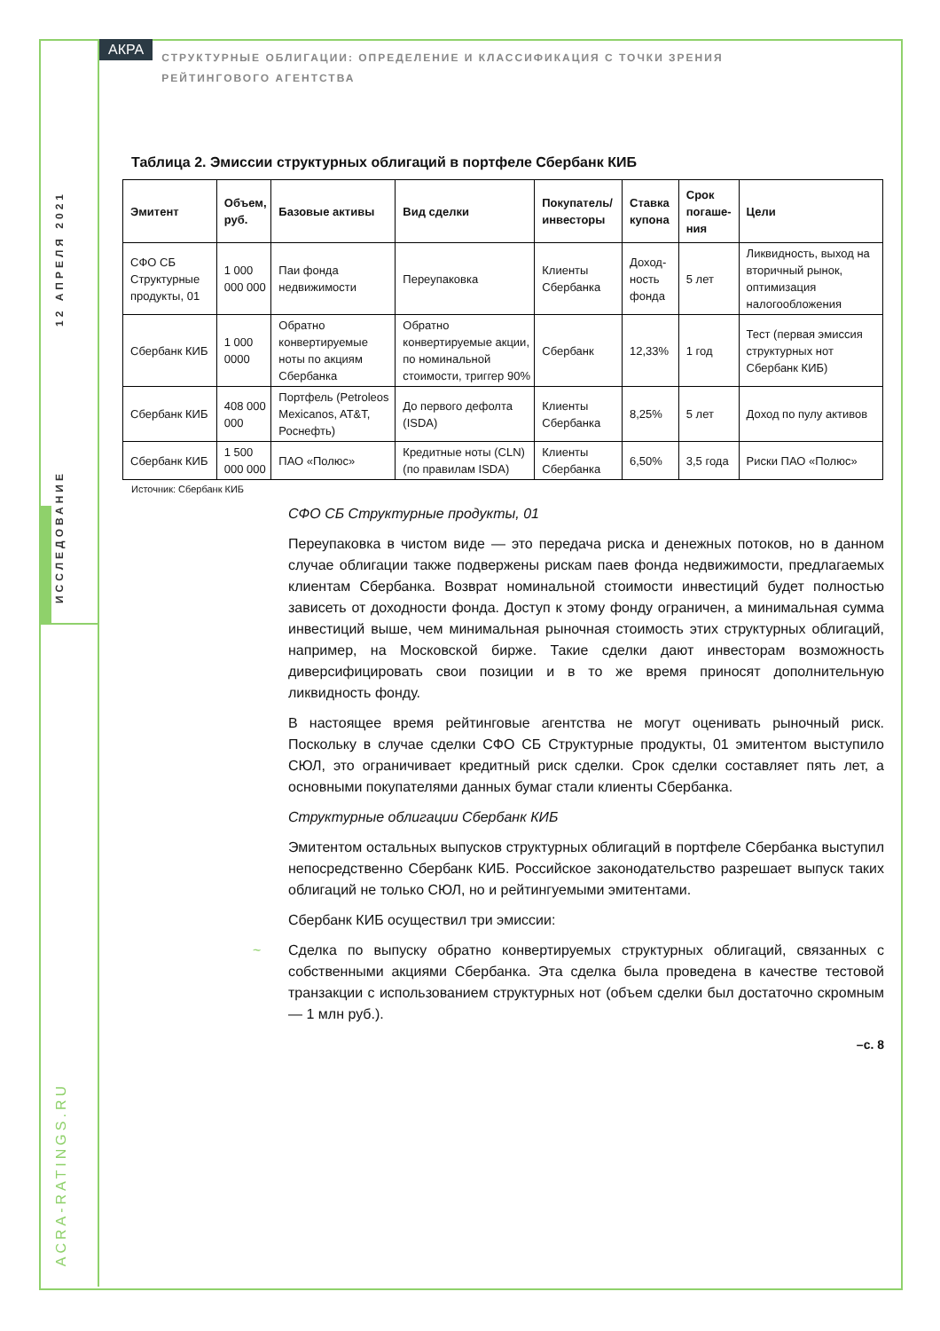12 АПРЕЛЯ 2021
ИССЛЕДОВАНИЕ
ACRA-RATINGS.RU
АКРА СТРУКТУРНЫЕ ОБЛИГАЦИИ: ОПРЕДЕЛЕНИЕ И КЛАССИФИКАЦИЯ С ТОЧКИ ЗРЕНИЯ РЕЙТИНГОВОГО АГЕНТСТВА
Таблица 2. Эмиссии структурных облигаций в портфеле Сбербанк КИБ
| Эмитент | Объем, руб. | Базовые активы | Вид сделки | Покупатель/ инвесторы | Ставка купона | Срок погаше-ния | Цели |
| --- | --- | --- | --- | --- | --- | --- | --- |
| СФО СБ Структурные продукты, 01 | 1 000 000 000 | Паи фонда недвижимости | Переупаковка | Клиенты Сбербанка | Доход-ность фонда | 5 лет | Ликвидность, выход на вторичный рынок, оптимизация налогообложения |
| Сбербанк КИБ | 1 000 0000 | Обратно конвертируемые ноты по акциям Сбербанка | Обратно конвертируемые акции, по номинальной стоимости, триггер 90% | Сбербанк | 12,33% | 1 год | Тест (первая эмиссия структурных нот Сбербанк КИБ) |
| Сбербанк КИБ | 408 000 000 | Портфель (Petroleos Mexicanos, AT&T, Роснефть) | До первого дефолта (ISDA) | Клиенты Сбербанка | 8,25% | 5 лет | Доход по пулу активов |
| Сбербанк КИБ | 1 500 000 000 | ПАО «Полюс» | Кредитные ноты (CLN) (по правилам ISDA) | Клиенты Сбербанка | 6,50% | 3,5 года | Риски ПАО «Полюс» |
Источник: Сбербанк КИБ
СФО СБ Структурные продукты, 01
Переупаковка в чистом виде — это передача риска и денежных потоков, но в данном случае облигации также подвержены рискам паев фонда недвижимости, предлагаемых клиентам Сбербанка. Возврат номинальной стоимости инвестиций будет полностью зависеть от доходности фонда. Доступ к этому фонду ограничен, а минимальная сумма инвестиций выше, чем минимальная рыночная стоимость этих структурных облигаций, например, на Московской бирже. Такие сделки дают инвесторам возможность диверсифицировать свои позиции и в то же время приносят дополнительную ликвидность фонду.
В настоящее время рейтинговые агентства не могут оценивать рыночный риск. Поскольку в случае сделки СФО СБ Структурные продукты, 01 эмитентом выступило СЮЛ, это ограничивает кредитный риск сделки. Срок сделки составляет пять лет, а основными покупателями данных бумаг стали клиенты Сбербанка.
Структурные облигации Сбербанк КИБ
Эмитентом остальных выпусков структурных облигаций в портфеле Сбербанка выступил непосредственно Сбербанк КИБ. Российское законодательство разрешает выпуск таких облигаций не только СЮЛ, но и рейтингуемыми эмитентами.
Сбербанк КИБ осуществил три эмиссии:
~ Сделка по выпуску обратно конвертируемых структурных облигаций, связанных с собственными акциями Сбербанка. Эта сделка была проведена в качестве тестовой транзакции с использованием структурных нот (объем сделки был достаточно скромным — 1 млн руб.).
–с. 8